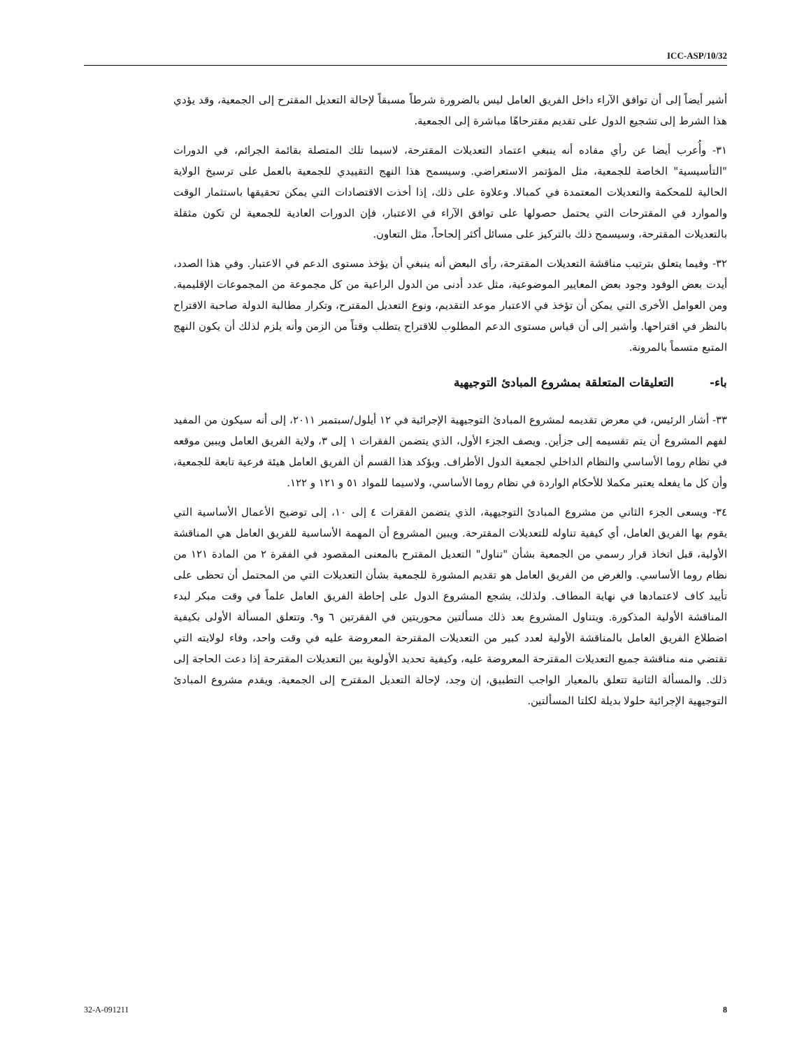ICC-ASP/10/32
أشير أيضاً إلى أن توافق الآراء داخل الفريق العامل ليس بالضرورة شرطاً مسبقاً لإحالة التعديل المقترح إلى الجمعية، وقد يؤدي هذا الشرط إلى تشجيع الدول على تقديم مقترحاهّا مباشرة إلى الجمعية.
٣١- وأُعرب أيضا عن رأي مفاده أنه ينبغي اعتماد التعديلات المقترحة، لاسيما تلك المتصلة بقائمة الجرائم، في الدورات "التأسيسية" الخاصة للجمعية، مثل المؤتمر الاستعراضي. وسيسمح هذا النهج التقييدي للجمعية بالعمل على ترسيخ الولاية الحالية للمحكمة والتعديلات المعتمدة في كمبالا. وعلاوة على ذلك، إذا أخذت الاقتصادات التي يمكن تحقيقها باستثمار الوقت والموارد في المقترحات التي يحتمل حصولها على توافق الآراء في الاعتبار، فإن الدورات العادية للجمعية لن تكون مثقلة بالتعديلات المقترحة، وسيسمح ذلك بالتركيز على مسائل أكثر إلحاحاً، مثل التعاون.
٣٢- وفيما يتعلق بترتيب مناقشة التعديلات المقترحة، رأى البعض أنه ينبغي أن يؤخذ مستوى الدعم في الاعتبار. وفي هذا الصدد، أيدت بعض الوفود وجود بعض المعايير الموضوعية، مثل عدد أدنى من الدول الراعية من كل مجموعة من المجموعات الإقليمية. ومن العوامل الأخرى التي يمكن أن تؤخذ في الاعتبار موعد التقديم، ونوع التعديل المقترح، وتكرار مطالبة الدولة صاحبة الاقتراح بالنظر في اقتراحها. وأشير إلى أن قياس مستوى الدعم المطلوب للاقتراح يتطلب وقتاً من الزمن وأنه يلزم لذلك أن يكون النهج المتبع متسماً بالمرونة.
باء- التعليقات المتعلقة بمشروع المبادئ التوجيهية
٣٣- أشار الرئيس، في معرض تقديمه لمشروع المبادئ التوجيهية الإجرائية في ١٢ أيلول/سبتمبر ٢٠١١، إلى أنه سيكون من المفيد لفهم المشروع أن يتم تقسيمه إلى جزأين. ويصف الجزء الأول، الذي يتضمن الفقرات ١ إلى ٣، ولاية الفريق العامل ويبين موقعه في نظام روما الأساسي والنظام الداخلي لجمعية الدول الأطراف. ويؤكد هذا القسم أن الفريق العامل هيئة فرعية تابعة للجمعية، وأن كل ما يفعله يعتبر مكملا للأحكام الواردة في نظام روما الأساسي، ولاسيما للمواد ٥١ و ١٢١ و ١٢٢.
٣٤- ويسعى الجزء الثاني من مشروع المبادئ التوجيهية، الذي يتضمن الفقرات ٤ إلى ١٠، إلى توضيح الأعمال الأساسية التي يقوم بها الفريق العامل، أي كيفية تناوله للتعديلات المقترحة. ويبين المشروع أن المهمة الأساسية للفريق العامل هي المناقشة الأولية، قبل اتخاذ قرار رسمي من الجمعية بشأن "تناول" التعديل المقترح بالمعنى المقصود في الفقرة ٢ من المادة ١٢١ من نظام روما الأساسي. والغرض من الفريق العامل هو تقديم المشورة للجمعية بشأن التعديلات التي من المحتمل أن تحظى على تأييد كاف لاعتمادها في نهاية المطاف. ولذلك، يشجع المشروع الدول على إحاطة الفريق العامل علماً في وقت مبكر لبدء المناقشة الأولية المذكورة. ويتناول المشروع بعد ذلك مسألتين محوريتين في الفقرتين ٦ و٩. وتتعلق المسألة الأولى بكيفية اضطلاع الفريق العامل بالمناقشة الأولية لعدد كبير من التعديلات المقترحة المعروضة عليه في وقت واحد، وفاء لولايته التي تقتضي منه مناقشة جميع التعديلات المقترحة المعروضة عليه، وكيفية تحديد الأولوية بين التعديلات المقترحة إذا دعت الحاجة إلى ذلك. والمسألة الثانية تتعلق بالمعيار الواجب التطبيق، إن وجد، لإحالة التعديل المقترح إلى الجمعية. ويقدم مشروع المبادئ التوجيهية الإجرائية حلولا بديلة لكلتا المسألتين.
32-A-091211 8